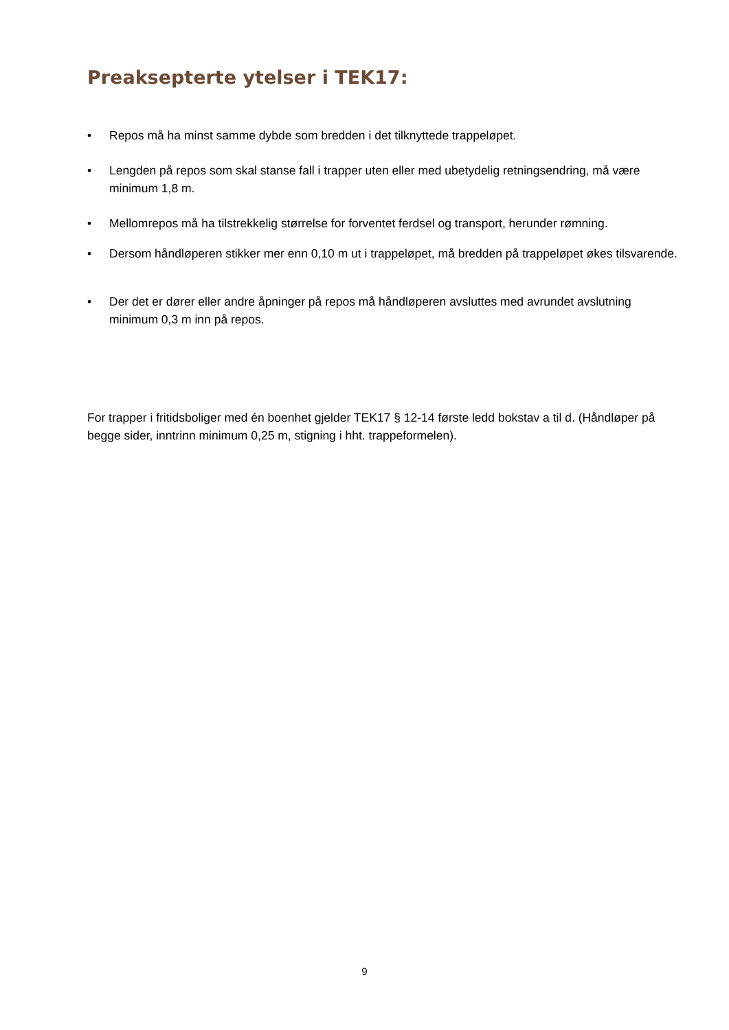Preaksepterte ytelser i TEK17:
• Repos må ha minst samme dybde som bredden i det tilknyttede trappeløpet.
• Lengden på repos som skal stanse fall i trapper uten eller med ubetydelig retningsendring, må være minimum 1,8 m.
• Mellomrepos må ha tilstrekkelig størrelse for forventet ferdsel og transport, herunder rømning.
• Dersom håndløperen stikker mer enn 0,10 m ut i trappeløpet, må bredden på trappeløpet økes tilsvarende.
• Der det er dører eller andre åpninger på repos må håndløperen avsluttes med avrundet avslutning minimum 0,3 m inn på repos.
For trapper i fritidsboliger med én boenhet gjelder TEK17 § 12-14 første ledd bokstav a til d. (Håndløper på begge sider, inntrinn minimum 0,25 m, stigning i hht. trappeformelen).
9